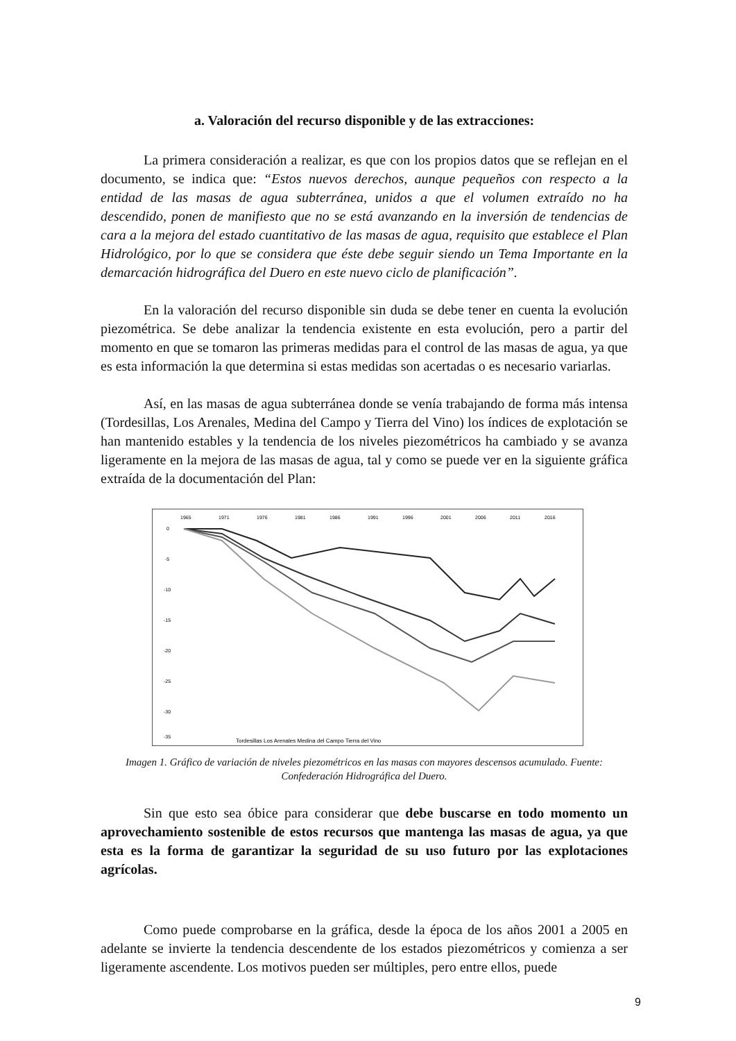a. Valoración del recurso disponible y de las extracciones:
La primera consideración a realizar, es que con los propios datos que se reflejan en el documento, se indica que: “Estos nuevos derechos, aunque pequeños con respecto a la entidad de las masas de agua subterránea, unidos a que el volumen extraído no ha descendido, ponen de manifiesto que no se está avanzando en la inversión de tendencias de cara a la mejora del estado cuantitativo de las masas de agua, requisito que establece el Plan Hidrológico, por lo que se considera que éste debe seguir siendo un Tema Importante en la demarcación hidrográfica del Duero en este nuevo ciclo de planificación”.
En la valoración del recurso disponible sin duda se debe tener en cuenta la evolución piezométrica. Se debe analizar la tendencia existente en esta evolución, pero a partir del momento en que se tomaron las primeras medidas para el control de las masas de agua, ya que es esta información la que determina si estas medidas son acertadas o es necesario variarlas.
Así, en las masas de agua subterránea donde se venía trabajando de forma más intensa (Tordesillas, Los Arenales, Medina del Campo y Tierra del Vino) los índices de explotación se han mantenido estables y la tendencia de los niveles piezométricos ha cambiado y se avanza ligeramente en la mejora de las masas de agua, tal y como se puede ver en la siguiente gráfica extraída de la documentación del Plan:
1965
1971
1976
1981
1986
1991
1996
2001
2006
2011
2016
0
-5
-10
-15
-20
-25
-30
-35
Tordesillas Los Arenales Medina del Campo Tierra del Vino
Imagen 1. Gráfico de variación de niveles piezométricos en las masas con mayores descensos acumulado. Fuente: Confederación Hidrográfica del Duero.
Sin que esto sea óbice para considerar que debe buscarse en todo momento un aprovechamiento sostenible de estos recursos que mantenga las masas de agua, ya que esta es la forma de garantizar la seguridad de su uso futuro por las explotaciones agrícolas.
Como puede comprobarse en la gráfica, desde la época de los años 2001 a 2005 en adelante se invierte la tendencia descendente de los estados piezométricos y comienza a ser ligeramente ascendente. Los motivos pueden ser múltiples, pero entre ellos, puede
9